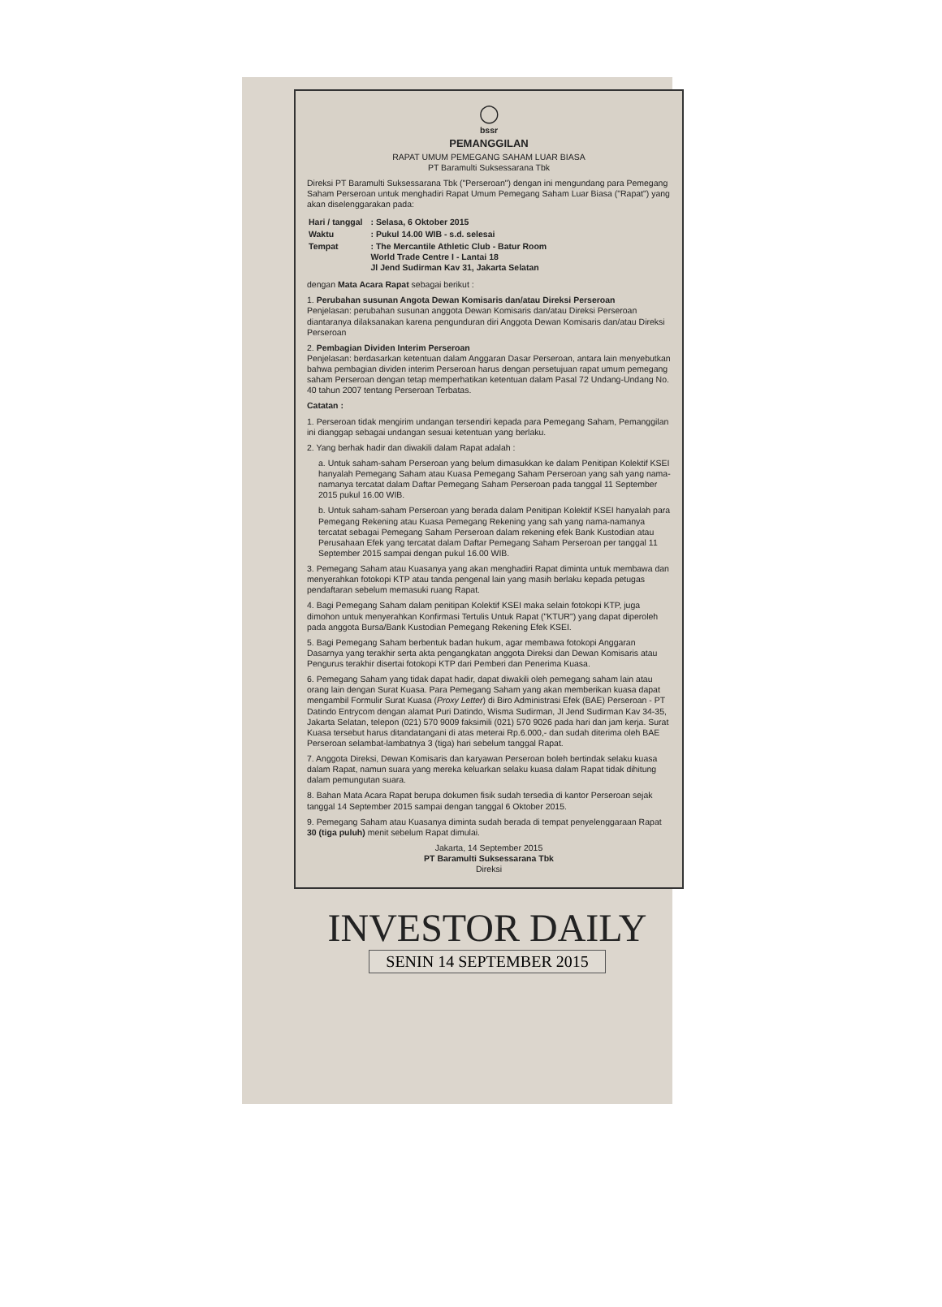◯
bssr
PEMANGGILAN
RAPAT UMUM PEMEGANG SAHAM LUAR BIASA
PT Baramulti Suksessarana Tbk
Direksi PT Baramulti Suksessarana Tbk ("Perseroan") dengan ini mengundang para Pemegang Saham Perseroan untuk menghadiri Rapat Umum Pemegang Saham Luar Biasa ("Rapat") yang akan diselenggarakan pada:
| Hari / tanggal | : Selasa, 6 Oktober 2015 |
| Waktu | : Pukul 14.00 WIB - s.d. selesai |
| Tempat | : The Mercantile Athletic Club - Batur Room World Trade Centre I - Lantai 18 Jl Jend Sudirman Kav 31, Jakarta Selatan |
dengan Mata Acara Rapat sebagai berikut :
1. Perubahan susunan Angota Dewan Komisaris dan/atau Direksi Perseroan
Penjelasan: perubahan susunan anggota Dewan Komisaris dan/atau Direksi Perseroan diantaranya dilaksanakan karena pengunduran diri Anggota Dewan Komisaris dan/atau Direksi Perseroan
2. Pembagian Dividen Interim Perseroan
Penjelasan: berdasarkan ketentuan dalam Anggaran Dasar Perseroan, antara lain menyebutkan bahwa pembagian dividen interim Perseroan harus dengan persetujuan rapat umum pemegang saham Perseroan dengan tetap memperhatikan ketentuan dalam Pasal 72 Undang-Undang No. 40 tahun 2007 tentang Perseroan Terbatas.
Catatan :
1. Perseroan tidak mengirim undangan tersendiri kepada para Pemegang Saham, Pemanggilan ini dianggap sebagai undangan sesuai ketentuan yang berlaku.
2. Yang berhak hadir dan diwakili dalam Rapat adalah :
a. Untuk saham-saham Perseroan yang belum dimasukkan ke dalam Penitipan Kolektif KSEI hanyalah Pemegang Saham atau Kuasa Pemegang Saham Perseroan yang sah yang nama-namanya tercatat dalam Daftar Pemegang Saham Perseroan pada tanggal 11 September 2015 pukul 16.00 WIB.
b. Untuk saham-saham Perseroan yang berada dalam Penitipan Kolektif KSEI hanyalah para Pemegang Rekening atau Kuasa Pemegang Rekening yang sah yang nama-namanya tercatat sebagai Pemegang Saham Perseroan dalam rekening efek Bank Kustodian atau Perusahaan Efek yang tercatat dalam Daftar Pemegang Saham Perseroan per tanggal 11 September 2015 sampai dengan pukul 16.00 WIB.
3. Pemegang Saham atau Kuasanya yang akan menghadiri Rapat diminta untuk membawa dan menyerahkan fotokopi KTP atau tanda pengenal lain yang masih berlaku kepada petugas pendaftaran sebelum memasuki ruang Rapat.
4. Bagi Pemegang Saham dalam penitipan Kolektif KSEI maka selain fotokopi KTP, juga dimohon untuk menyerahkan Konfirmasi Tertulis Untuk Rapat ("KTUR") yang dapat diperoleh pada anggota Bursa/Bank Kustodian Pemegang Rekening Efek KSEI.
5. Bagi Pemegang Saham berbentuk badan hukum, agar membawa fotokopi Anggaran Dasarnya yang terakhir serta akta pengangkatan anggota Direksi dan Dewan Komisaris atau Pengurus terakhir disertai fotokopi KTP dari Pemberi dan Penerima Kuasa.
6. Pemegang Saham yang tidak dapat hadir, dapat diwakili oleh pemegang saham lain atau orang lain dengan Surat Kuasa. Para Pemegang Saham yang akan memberikan kuasa dapat mengambil Formulir Surat Kuasa (Proxy Letter) di Biro Administrasi Efek (BAE) Perseroan - PT Datindo Entrycom dengan alamat Puri Datindo, Wisma Sudirman, Jl Jend Sudirman Kav 34-35, Jakarta Selatan, telepon (021) 570 9009 faksimili (021) 570 9026 pada hari dan jam kerja. Surat Kuasa tersebut harus ditandatangani di atas meterai Rp.6.000,- dan sudah diterima oleh BAE Perseroan selambat-lambatnya 3 (tiga) hari sebelum tanggal Rapat.
7. Anggota Direksi, Dewan Komisaris dan karyawan Perseroan boleh bertindak selaku kuasa dalam Rapat, namun suara yang mereka keluarkan selaku kuasa dalam Rapat tidak dihitung dalam pemungutan suara.
8. Bahan Mata Acara Rapat berupa dokumen fisik sudah tersedia di kantor Perseroan sejak tanggal 14 September 2015 sampai dengan tanggal 6 Oktober 2015.
9. Pemegang Saham atau Kuasanya diminta sudah berada di tempat penyelenggaraan Rapat 30 (tiga puluh) menit sebelum Rapat dimulai.
Jakarta, 14 September 2015
PT Baramulti Suksessarana Tbk
Direksi
INVESTOR DAILY
SENIN 14 SEPTEMBER 2015